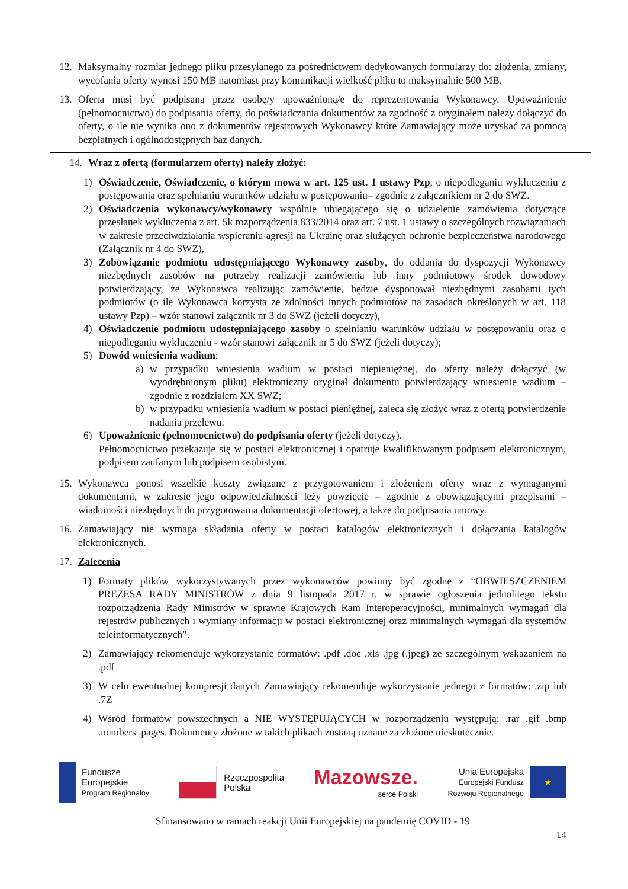12. Maksymalny rozmiar jednego pliku przesyłanego za pośrednictwem dedykowanych formularzy do: złożenia, zmiany, wycofania oferty wynosi 150 MB natomiast przy komunikacji wielkość pliku to maksymalnie 500 MB.
13. Oferta musi być podpisana przez osobę/y upoważnioną/e do reprezentowania Wykonawcy. Upoważnienie (pełnomocnictwo) do podpisania oferty, do poświadczania dokumentów za zgodność z oryginałem należy dołączyć do oferty, o ile nie wynika ono z dokumentów rejestrowych Wykonawcy które Zamawiający może uzyskać za pomocą bezpłatnych i ogólnodostępnych baz danych.
14. Wraz z ofertą (formularzem oferty) należy złożyć:
1) Oświadczenie, Oświadczenie, o którym mowa w art. 125 ust. 1 ustawy Pzp, o niepodleganiu wykluczeniu z postępowania oraz spełnianiu warunków udziału w postępowaniu– zgodnie z załącznikiem nr 2 do SWZ.
2) Oświadczenia wykonawcy/wykonawcy wspólnie ubiegającego się o udzielenie zamówienia dotyczące przesłanek wykluczenia z art. 5k rozporządzenia 833/2014 oraz art. 7 ust. 1 ustawy o szczególnych rozwiązaniach w zakresie przeciwdziałania wspieraniu agresji na Ukrainę oraz służących ochronie bezpieczeństwa narodowego (Załącznik nr 4 do SWZ),
3) Zobowiązanie podmiotu udostępniającego Wykonawcy zasoby, do oddania do dyspozycji Wykonawcy niezbędnych zasobów na potrzeby realizacji zamówienia lub inny podmiotowy środek dowodowy potwierdzający, że Wykonawca realizując zamówienie, będzie dysponował niezbędnymi zasobami tych podmiotów (o ile Wykonawca korzysta ze zdolności innych podmiotów na zasadach określonych w art. 118 ustawy Pzp) – wzór stanowi załącznik nr 3 do SWZ (jeżeli dotyczy),
4) Oświadczenie podmiotu udostępniającego zasoby o spełnianiu warunków udziału w postępowaniu oraz o niepodleganiu wykluczeniu - wzór stanowi załącznik nr 5 do SWZ (jeżeli dotyczy);
5) Dowód wniesienia wadium:
a) w przypadku wniesienia wadium w postaci niepieniężnej, do oferty należy dołączyć (w wyodrębnionym pliku) elektroniczny oryginał dokumentu potwierdzający wniesienie wadium – zgodnie z rozdziałem XX SWZ;
b) w przypadku wniesienia wadium w postaci pieniężnej, zaleca się złożyć wraz z ofertą potwierdzenie nadania przelewu.
6) Upoważnienie (pełnomocnictwo) do podpisania oferty (jeżeli dotyczy).
Pełnomocnictwo przekazuje się w postaci elektronicznej i opatruje kwalifikowanym podpisem elektronicznym, podpisem zaufanym lub podpisem osobistym.
15. Wykonawca ponosi wszelkie koszty związane z przygotowaniem i złożeniem oferty wraz z wymaganymi dokumentami, w zakresie jego odpowiedzialności leży powzięcie – zgodnie z obowiązującymi przepisami – wiadomości niezbędnych do przygotowania dokumentacji ofertowej, a także do podpisania umowy.
16. Zamawiający nie wymaga składania oferty w postaci katalogów elektronicznych i dołączania katalogów elektronicznych.
17. Zalecenia
1) Formaty plików wykorzystywanych przez wykonawców powinny być zgodne z “OBWIESZCZENIEM PREZESA RADY MINISTRÓW z dnia 9 listopada 2017 r. w sprawie ogłoszenia jednolitego tekstu rozporządzenia Rady Ministrów w sprawie Krajowych Ram Interoperacyjności, minimalnych wymagań dla rejestrów publicznych i wymiany informacji w postaci elektronicznej oraz minimalnych wymagań dla systemów teleinformatycznych”.
2) Zamawiający rekomenduje wykorzystanie formatów: .pdf .doc .xls .jpg (.jpeg) ze szczególnym wskazaniem na .pdf
3) W celu ewentualnej kompresji danych Zamawiający rekomenduje wykorzystanie jednego z formatów: .zip lub .7Z
4) Wśród formatów powszechnych a NIE WYSTĘPUJĄCYCH w rozporządzeniu występują: .rar .gif .bmp .numbers .pages. Dokumenty złożone w takich plikach zostaną uznane za złożone nieskutecznie.
Fundusze
Europejskie
Program Regionalny
Rzeczpospolita
Polska
Mazowsze.
serce Polski
Unia Europejska
Europejski Fundusz
Rozwoju Regionalnego
★
Sfinansowano w ramach reakcji Unii Europejskiej na pandemię COVID - 19
14